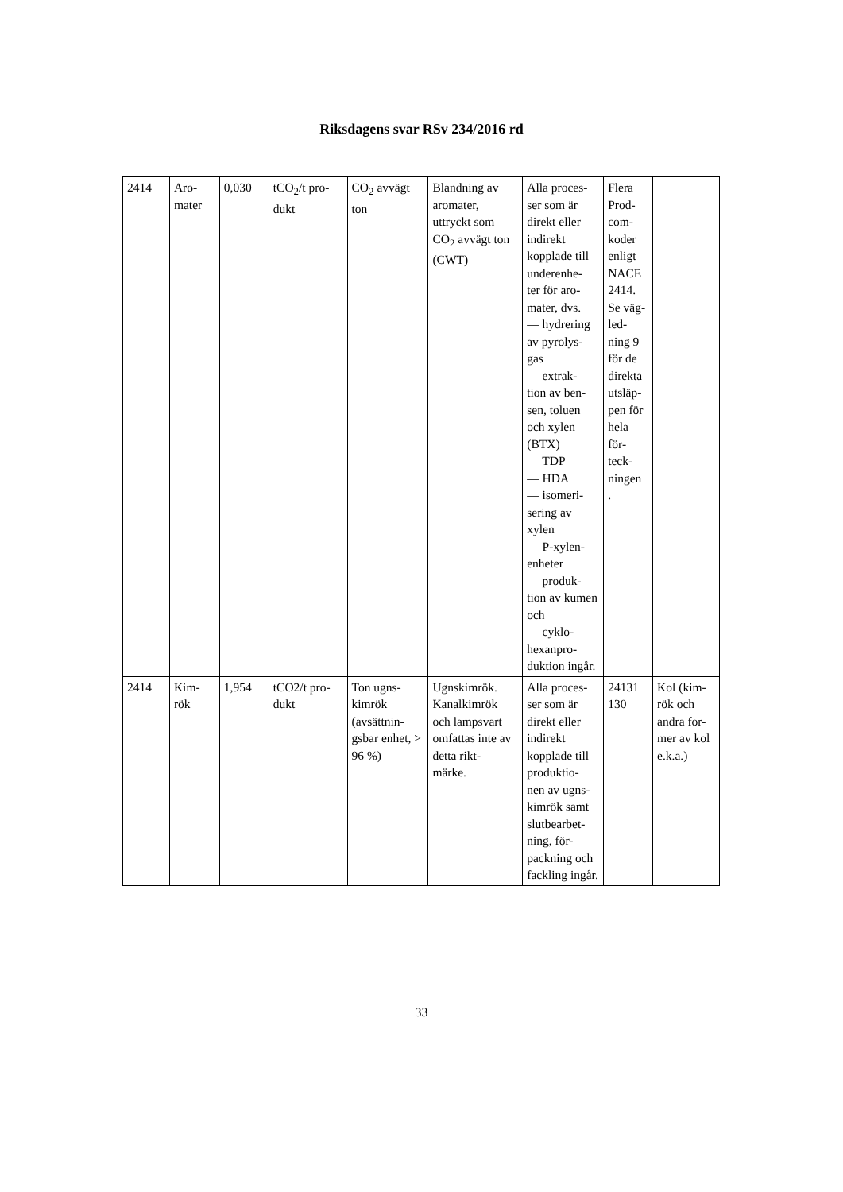Riksdagens svar RSv 234/2016 rd
| 2414 | Aro- mater | 0,030 | tCO<sub>2</sub>/t pro- dukt | CO<sub>2</sub> avvägt ton | Blandning av aromater, uttryckt som CO<sub>2</sub> avvägt ton (CWT) | Alla proces- ser som är direkt eller indirekt kopplade till underenhe- ter för aro- mater, dvs. — hydrering av pyrolys- gas — extrak- tion av ben- sen, toluen och xylen (BTX) — TDP — HDA — isomeri- sering av xylen — P-xylen- enheter — produk- tion av kumen och — cyklo- hexanpro- duktion ingår. | Flera Prod- com- koder enligt NACE 2414. Se väg- led- ning 9 för de direkta utsläp- pen för hela för- teck- ningen . | |
| 2414 | Kim- rök | 1,954 | tCO2/t pro- dukt | Ton ugns- kimrök (avsättnin- gsbar enhet, > 96 %) | Ugnskimrök. Kanalkimrök och lampsvart omfattas inte av detta rikt- märke. | Alla proces- ser som är direkt eller indirekt kopplade till produktio- nen av ugns- kimrök samt slutbearbet- ning, för- packning och fackling ingår. | 24131 130 | Kol (kim- rök och andra for- mer av kol e.k.a.) |
33